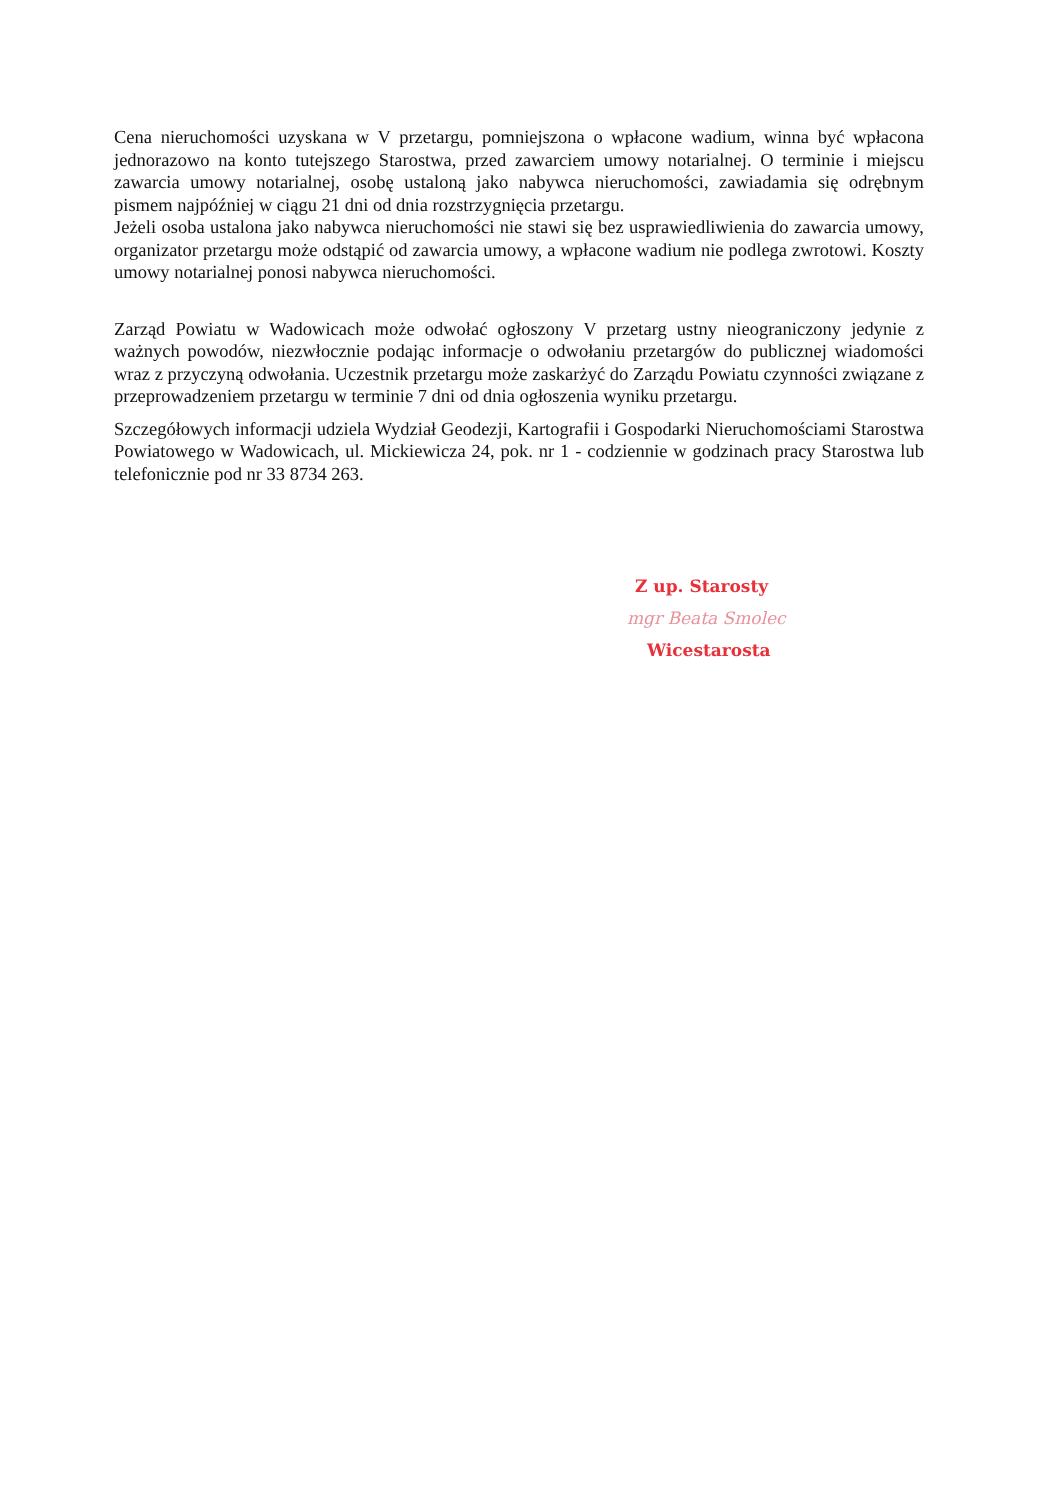Cena nieruchomości uzyskana w V przetargu, pomniejszona o wpłacone wadium, winna być wpłacona jednorazowo na konto tutejszego Starostwa, przed zawarciem umowy notarialnej. O terminie i miejscu zawarcia umowy notarialnej, osobę ustaloną jako nabywca nieruchomości, zawiadamia się odrębnym pismem najpóźniej w ciągu 21 dni od dnia rozstrzygnięcia przetargu.
Jeżeli osoba ustalona jako nabywca nieruchomości nie stawi się bez usprawiedliwienia do zawarcia umowy, organizator przetargu może odstąpić od zawarcia umowy, a wpłacone wadium nie podlega zwrotowi. Koszty umowy notarialnej ponosi nabywca nieruchomości.
Zarząd Powiatu w Wadowicach może odwołać ogłoszony V przetarg ustny nieograniczony jedynie z ważnych powodów, niezwłocznie podając informacje o odwołaniu przetargów do publicznej wiadomości wraz z przyczyną odwołania. Uczestnik przetargu może zaskarżyć do Zarządu Powiatu czynności związane z przeprowadzeniem przetargu w terminie 7 dni od dnia ogłoszenia wyniku przetargu.
Szczegółowych informacji udziela Wydział Geodezji, Kartografii i Gospodarki Nieruchomościami Starostwa Powiatowego w Wadowicach, ul. Mickiewicza 24, pok. nr 1 - codziennie w godzinach pracy Starostwa lub telefonicznie pod nr 33 8734 263.
Z up. Starosty
mgr Beata Smolec
Wicestarosta